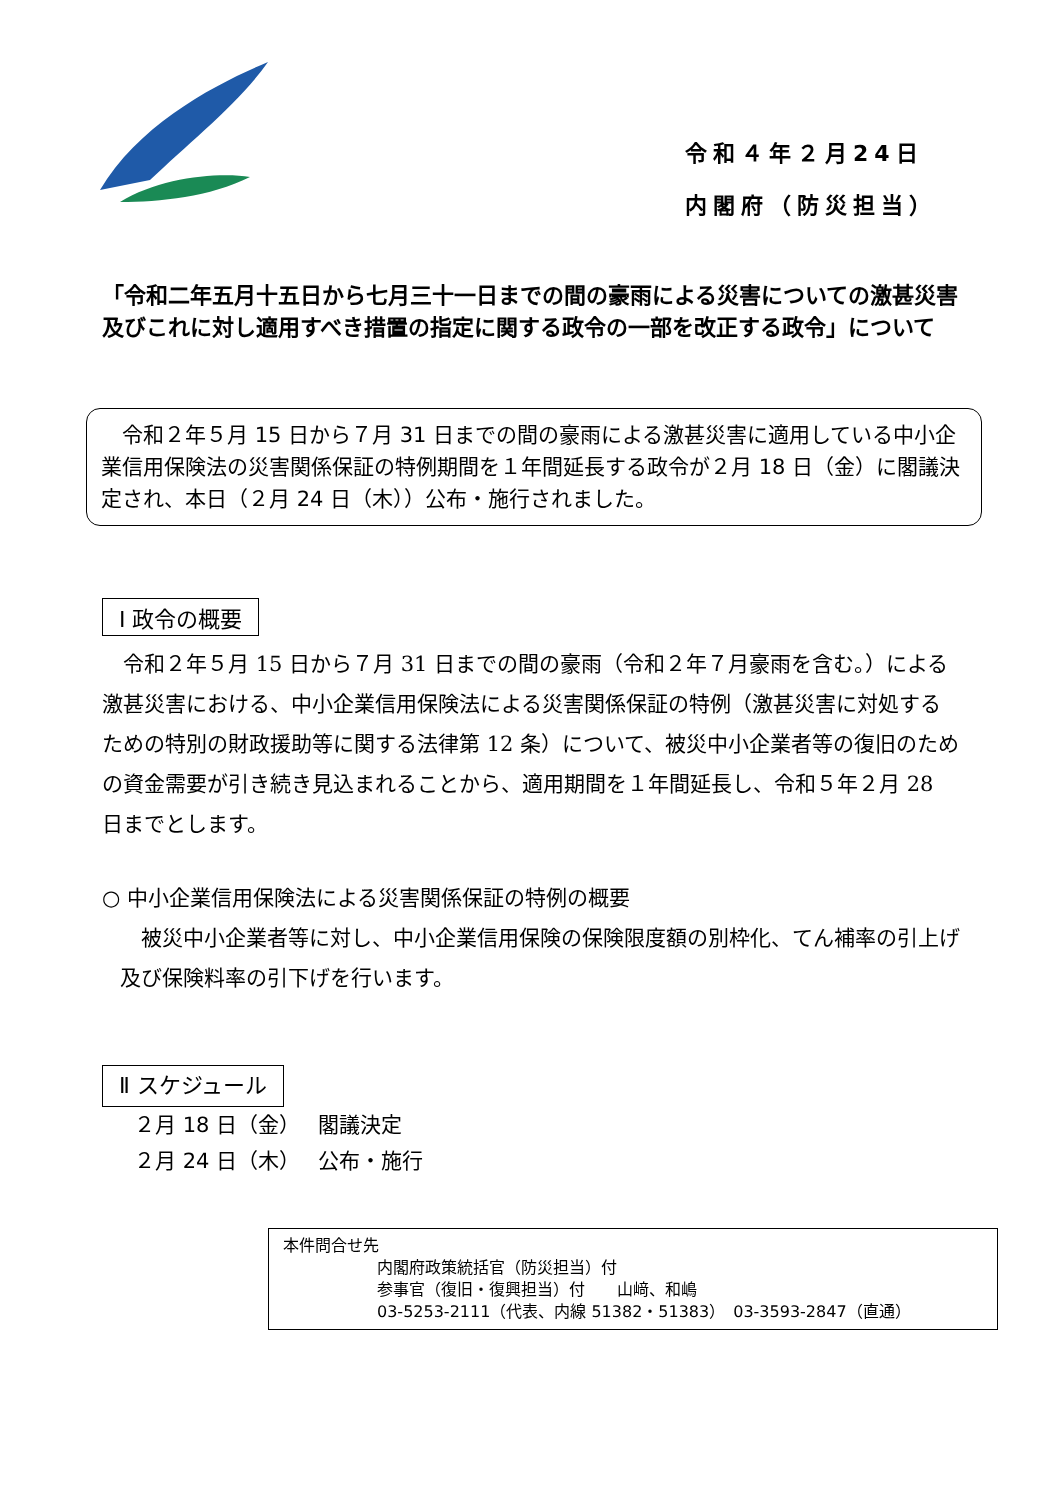令和４年２月24日
内閣府（防災担当）
「令和二年五月十五日から七月三十一日までの間の豪雨による災害についての激甚災害及びこれに対し適用すべき措置の指定に関する政令の一部を改正する政令」について
　令和２年５月 15 日から７月 31 日までの間の豪雨による激甚災害に適用している中小企業信用保険法の災害関係保証の特例期間を１年間延長する政令が２月 18 日（金）に閣議決定され、本日（２月 24 日（木））公布・施行されました。
Ⅰ 政令の概要
　令和２年５月 15 日から７月 31 日までの間の豪雨（令和２年７月豪雨を含む。）による激甚災害における、中小企業信用保険法による災害関係保証の特例（激甚災害に対処するための特別の財政援助等に関する法律第 12 条）について、被災中小企業者等の復旧のための資金需要が引き続き見込まれることから、適用期間を１年間延長し、令和５年２月 28 日までとします。
○ 中小企業信用保険法による災害関係保証の特例の概要
　被災中小企業者等に対し、中小企業信用保険の保険限度額の別枠化、てん補率の引上げ及び保険料率の引下げを行います。
Ⅱ スケジュール
２月 18 日（金）　 閣議決定
２月 24 日（木）　 公布・施行
本件問合せ先
内閣府政策統括官（防災担当）付
参事官（復旧・復興担当）付　　山﨑、和嶋
03-5253-2111（代表、内線 51382・51383）　03-3593-2847（直通）